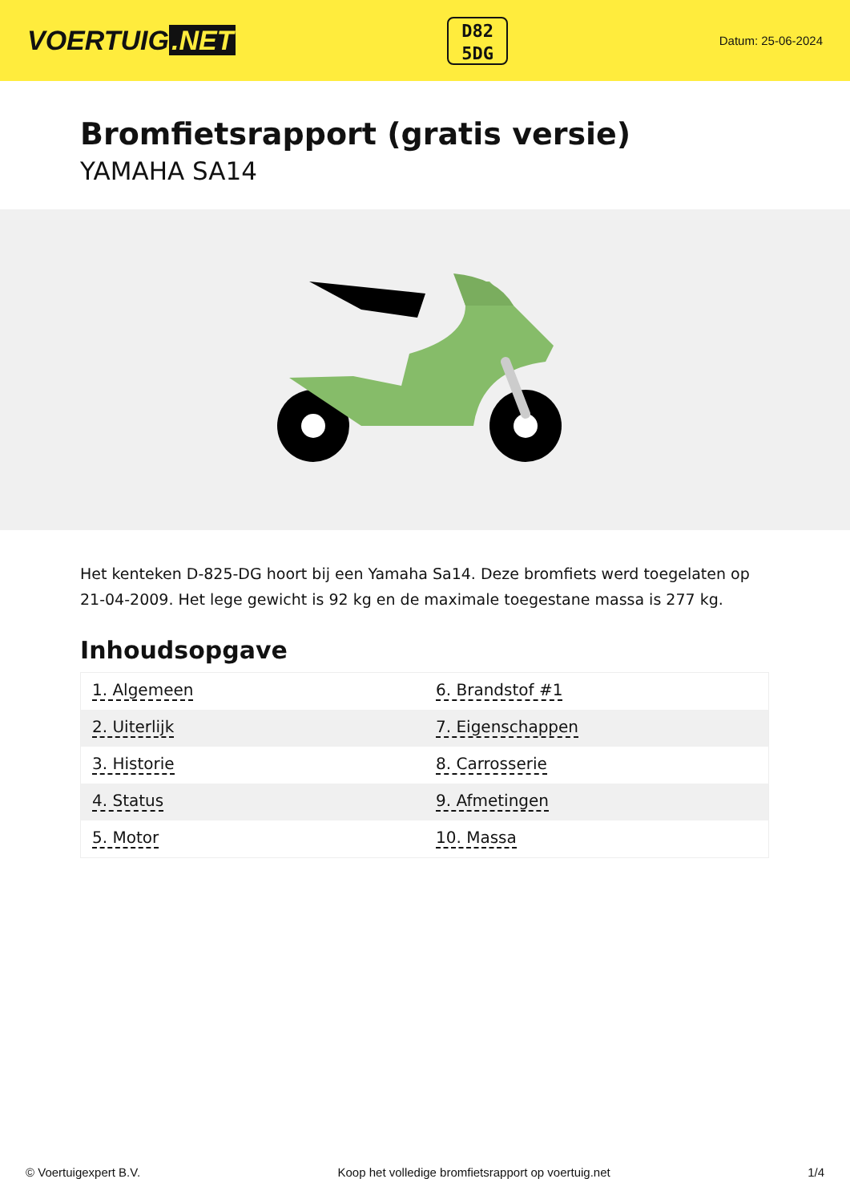VOERTUIG.NET
D82
5DG
Datum: 25-06-2024
Bromfietsrapport (gratis versie)
YAMAHA SA14
Het kenteken D-825-DG hoort bij een Yamaha Sa14. Deze bromfiets werd toegelaten op 21-04-2009. Het lege gewicht is 92 kg en de maximale toegestane massa is 277 kg.
Inhoudsopgave
| 1. Algemeen | 6. Brandstof #1 |
| 2. Uiterlijk | 7. Eigenschappen |
| 3. Historie | 8. Carrosserie |
| 4. Status | 9. Afmetingen |
| 5. Motor | 10. Massa |
© Voertuigexpert B.V. Koop het volledige bromfietsrapport op voertuig.net 1/4